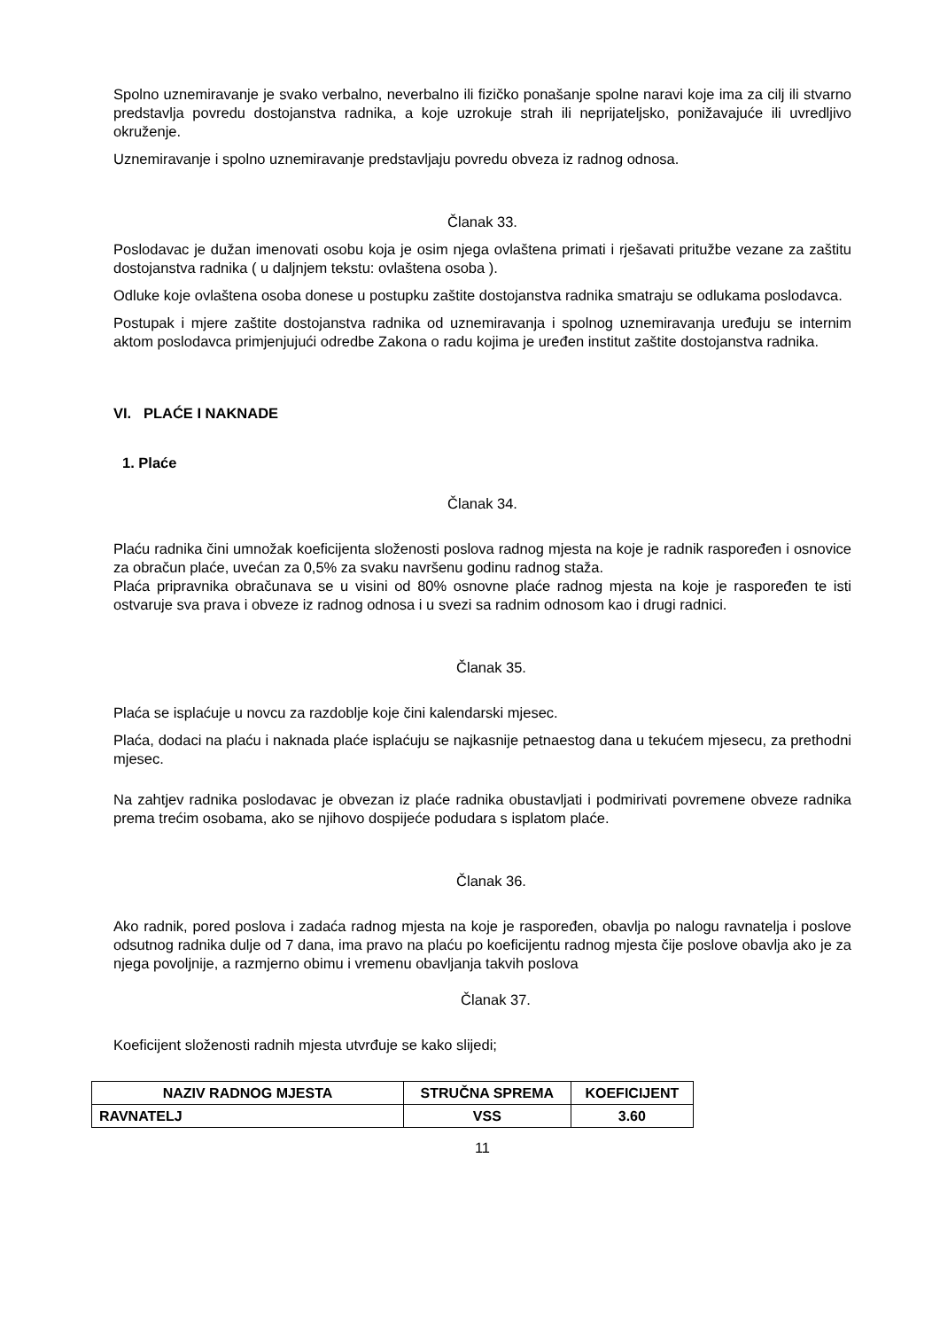Spolno uznemiravanje je svako verbalno, neverbalno ili fizičko ponašanje spolne naravi koje ima za cilj ili stvarno predstavlja povredu dostojanstva radnika, a koje uzrokuje strah ili neprijateljsko, ponižavajuće ili uvredljivo okruženje.
Uznemiravanje i spolno uznemiravanje predstavljaju povredu obveza iz radnog odnosa.
Članak 33.
Poslodavac je dužan imenovati osobu koja je osim njega ovlaštena primati i rješavati pritužbe vezane za zaštitu dostojanstva radnika ( u daljnjem tekstu: ovlaštena osoba ).
Odluke koje ovlaštena osoba donese u postupku zaštite dostojanstva radnika smatraju se odlukama poslodavca.
Postupak i mjere zaštite dostojanstva radnika od uznemiravanja i spolnog uznemiravanja uređuju se internim aktom poslodavca primjenjujući odredbe Zakona o radu kojima je uređen institut zaštite dostojanstva radnika.
VI. PLAĆE I NAKNADE
1. Plaće
Članak 34.
Plaću radnika čini umnožak koeficijenta složenosti poslova radnog mjesta na koje je radnik raspoređen i osnovice za obračun plaće, uvećan za 0,5% za svaku navršenu godinu radnog staža.
Plaća pripravnika obračunava se u visini od 80% osnovne plaće radnog mjesta na koje je raspoređen te isti ostvaruje sva prava i obveze iz radnog odnosa i u svezi sa radnim odnosom kao i drugi radnici.
Članak 35.
Plaća se isplaćuje u novcu za razdoblje koje čini kalendarski mjesec.
Plaća, dodaci na plaću i naknada plaće isplaćuju se najkasnije petnaestog dana u tekućem mjesecu, za prethodni mjesec.
Na zahtjev radnika poslodavac je obvezan iz plaće radnika obustavljati i podmirivati povremene obveze radnika prema trećim osobama, ako se njihovo dospijeće podudara s isplatom plaće.
Članak 36.
Ako radnik, pored poslova i zadaća radnog mjesta na koje je raspoređen, obavlja po nalogu ravnatelja i poslove odsutnog radnika dulje od 7 dana, ima pravo na plaću po koeficijentu radnog mjesta čije poslove obavlja ako je za njega povoljnije, a razmjerno obimu i vremenu obavljanja takvih poslova
Članak 37.
Koeficijent složenosti radnih mjesta utvrđuje se kako slijedi;
| NAZIV RADNOG MJESTA | STRUČNA SPREMA | KOEFICIJENT |
| RAVNATELJ | VSS | 3.60 |
11